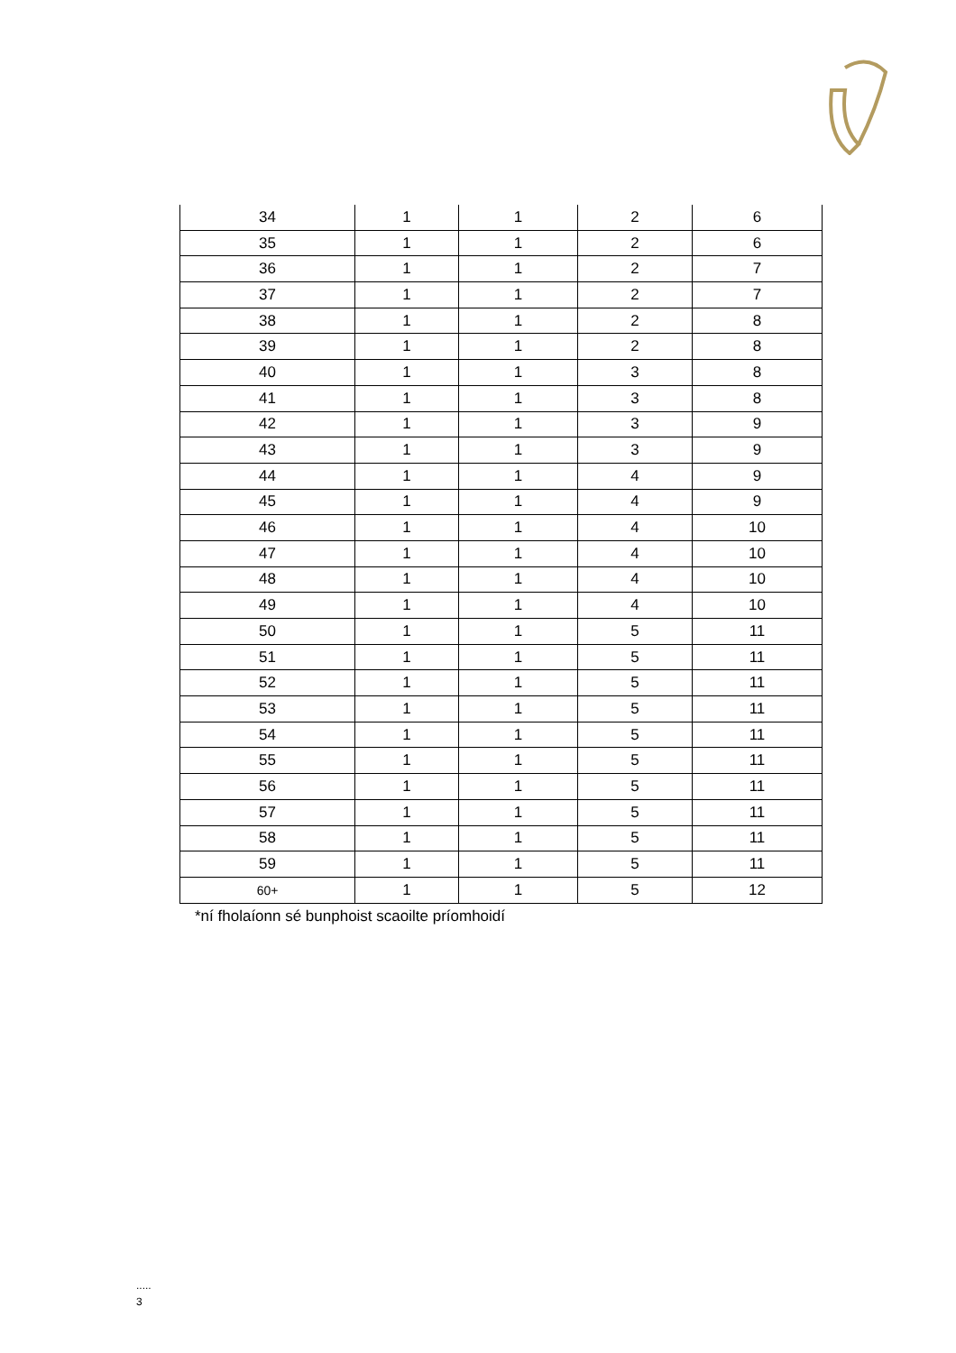| 34 | 1 | 1 | 2 | 6 |
| 35 | 1 | 1 | 2 | 6 |
| 36 | 1 | 1 | 2 | 7 |
| 37 | 1 | 1 | 2 | 7 |
| 38 | 1 | 1 | 2 | 8 |
| 39 | 1 | 1 | 2 | 8 |
| 40 | 1 | 1 | 3 | 8 |
| 41 | 1 | 1 | 3 | 8 |
| 42 | 1 | 1 | 3 | 9 |
| 43 | 1 | 1 | 3 | 9 |
| 44 | 1 | 1 | 4 | 9 |
| 45 | 1 | 1 | 4 | 9 |
| 46 | 1 | 1 | 4 | 10 |
| 47 | 1 | 1 | 4 | 10 |
| 48 | 1 | 1 | 4 | 10 |
| 49 | 1 | 1 | 4 | 10 |
| 50 | 1 | 1 | 5 | 11 |
| 51 | 1 | 1 | 5 | 11 |
| 52 | 1 | 1 | 5 | 11 |
| 53 | 1 | 1 | 5 | 11 |
| 54 | 1 | 1 | 5 | 11 |
| 55 | 1 | 1 | 5 | 11 |
| 56 | 1 | 1 | 5 | 11 |
| 57 | 1 | 1 | 5 | 11 |
| 58 | 1 | 1 | 5 | 11 |
| 59 | 1 | 1 | 5 | 11 |
| 60+ | 1 | 1 | 5 | 12 |
*ní fholaíonn sé bunphoist scaoilte príomhoidí
.....
3